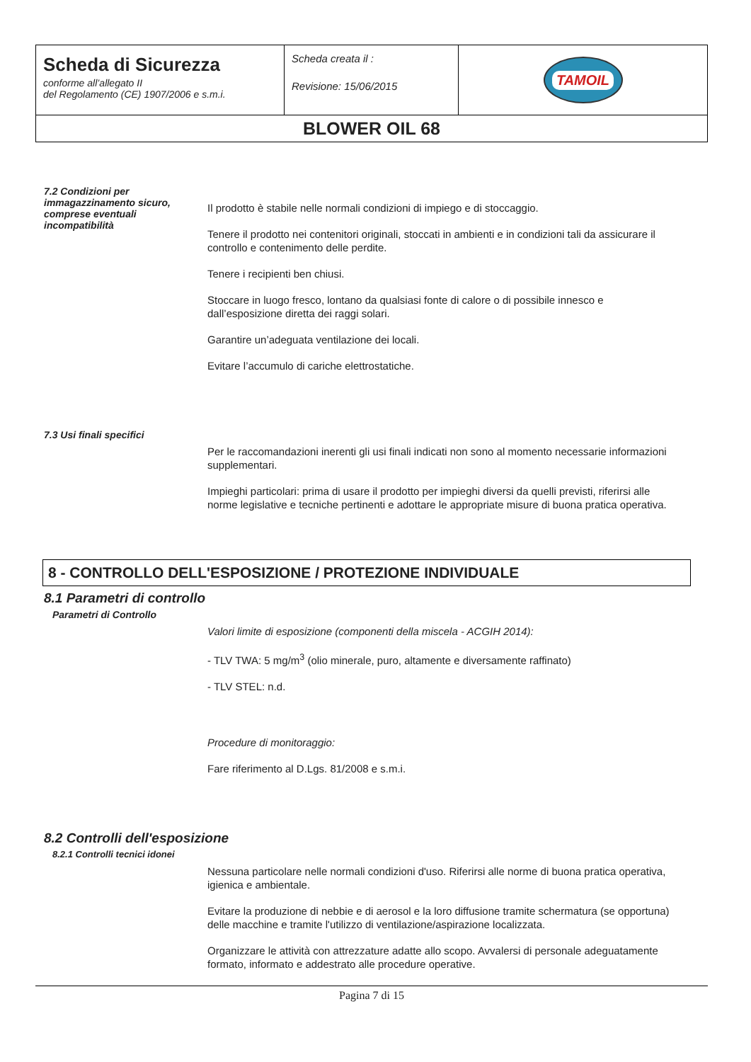| Scheda di Sicurezza conforme all’allegato II del Regolamento (CE) 1907/2006 e s.m.i. | Scheda creata il : Revisione: 15/06/2015 | TAMOIL |
| BLOWER OIL 68 | | |
7.2 Condizioni per immagazzinamento sicuro, comprese eventuali incompatibilità
Il prodotto è stabile nelle normali condizioni di impiego e di stoccaggio.
Tenere il prodotto nei contenitori originali, stoccati in ambienti e in condizioni tali da assicurare il controllo e contenimento delle perdite.
Tenere i recipienti ben chiusi.
Stoccare in luogo fresco, lontano da qualsiasi fonte di calore o di possibile innesco e dall’esposizione diretta dei raggi solari.
Garantire un’adeguata ventilazione dei locali.
Evitare l’accumulo di cariche elettrostatiche.
7.3 Usi finali specifici
Per le raccomandazioni inerenti gli usi finali indicati non sono al momento necessarie informazioni supplementari.
Impieghi particolari: prima di usare il prodotto per impieghi diversi da quelli previsti, riferirsi alle norme legislative e tecniche pertinenti e adottare le appropriate misure di buona pratica operativa.
8 - CONTROLLO DELL'ESPOSIZIONE / PROTEZIONE INDIVIDUALE
8.1 Parametri di controllo
Parametri di Controllo
Valori limite di esposizione (componenti della miscela - ACGIH 2014):
- TLV TWA: 5 mg/m<sup>3</sup> (olio minerale, puro, altamente e diversamente raffinato)
- TLV STEL: n.d.
Procedure di monitoraggio:
Fare riferimento al D.Lgs. 81/2008 e s.m.i.
8.2 Controlli dell'esposizione
8.2.1 Controlli tecnici idonei
Nessuna particolare nelle normali condizioni d'uso. Riferirsi alle norme di buona pratica operativa, igienica e ambientale.
Evitare la produzione di nebbie e di aerosol e la loro diffusione tramite schermatura (se opportuna) delle macchine e tramite l'utilizzo di ventilazione/aspirazione localizzata.
Organizzare le attività con attrezzature adatte allo scopo. Avvalersi di personale adeguatamente formato, informato e addestrato alle procedure operative.
Pagina 7 di 15